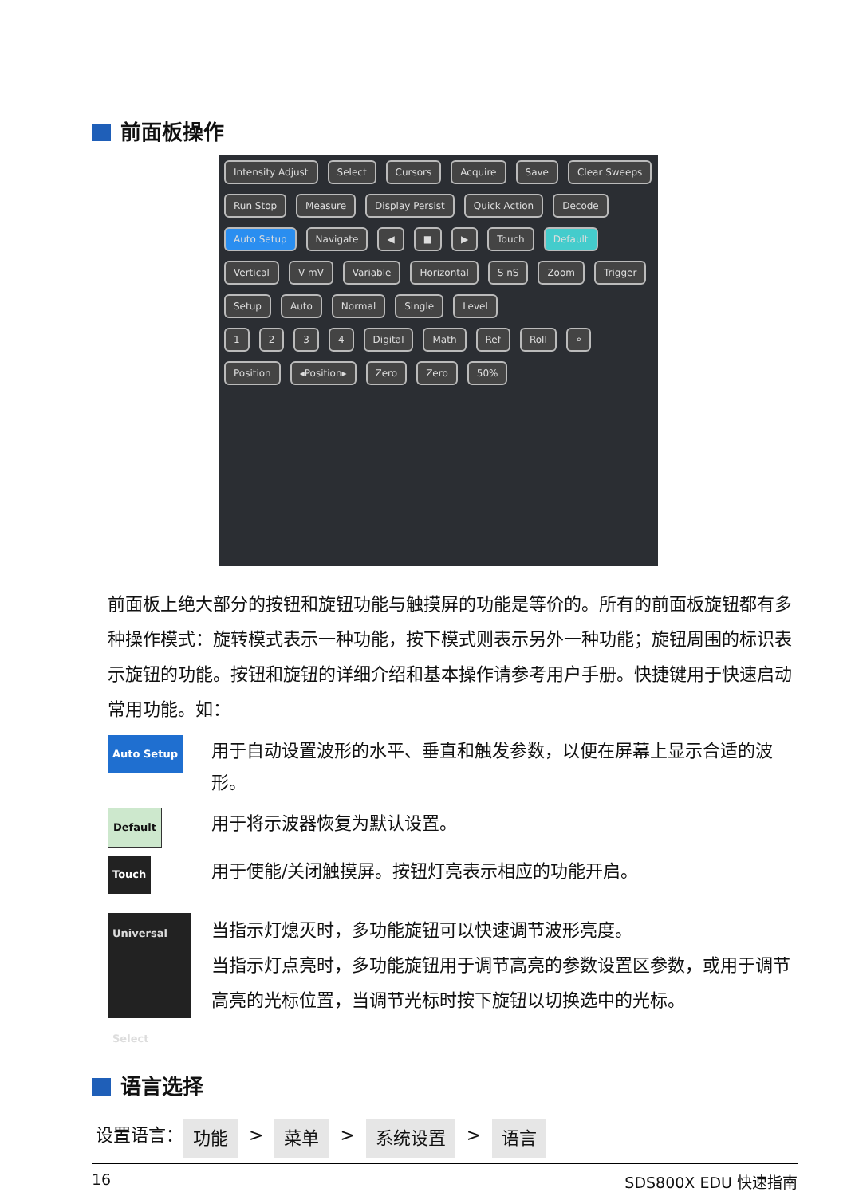前面板操作
Intensity Adjust Select Cursors Acquire Save Clear Sweeps Run Stop Measure Display Persist Quick Action Decode Auto Setup Navigate ◀ ■ ▶ Touch Default
Vertical V mV Variable Horizontal S nS Zoom Trigger Setup Auto Normal Single Level
1234 Digital Math Ref Roll ⌕ Position ◂Position▸ Zero Zero 50%
前面板上绝大部分的按钮和旋钮功能与触摸屏的功能是等价的。所有的前面板旋钮都有多种操作模式：旋转模式表示一种功能，按下模式则表示另外一种功能；旋钮周围的标识表示旋钮的功能。按钮和旋钮的详细介绍和基本操作请参考用户手册。快捷键用于快速启动常用功能。如：
Auto Setup
用于自动设置波形的水平、垂直和触发参数，以便在屏幕上显示合适的波形。
Default
用于将示波器恢复为默认设置。
Touch
用于使能/关闭触摸屏。按钮灯亮表示相应的功能开启。
Universal
Select
当指示灯熄灭时，多功能旋钮可以快速调节波形亮度。
当指示灯点亮时，多功能旋钮用于调节高亮的参数设置区参数，或用于调节高亮的光标位置，当调节光标时按下旋钮以切换选中的光标。
语言选择
设置语言： 功能 > 菜单 > 系统设置 > 语言
16 SDS800X EDU 快速指南